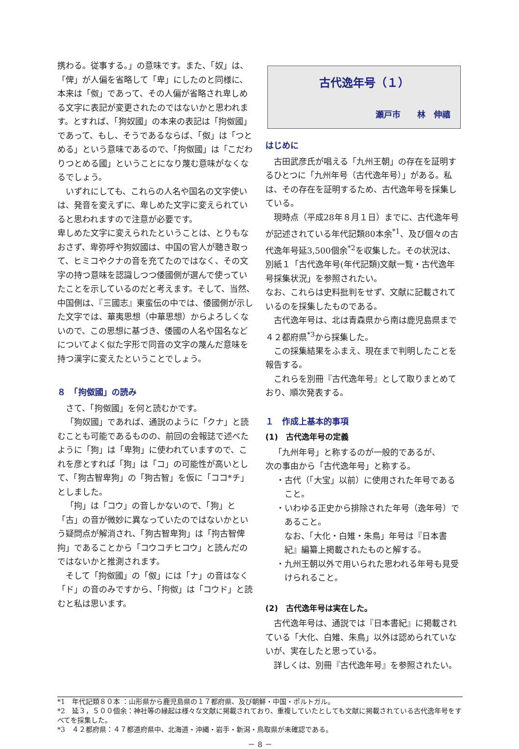携わる。従事する。」の意味です。また、「奴」は、「俾」が人偏を省略して「卑」にしたのと同様に、本来は「伮」であって、その人偏が省略され卑しめる文字に表記が変更されたのではないかと思われます。とすれば、「狗奴國」の本来の表記は「拘伮國」であって、もし、そうであるならば、「伮」は「つとめる」という意味であるので、「拘伮國」は「こだわりつとめる國」ということになり蔑む意味がなくなるでしょう。
いずれにしても、これらの人名や国名の文字使いは、発音を変えずに、卑しめた文字に変えられていると思われますので注意が必要です。
卑しめた文字に変えられたということは、とりもなおさず、卑弥呼や狗奴國は、中国の官人が聴き取って、ヒミコやクナの音を充てたのではなく、その文字の持つ意味を認識しつつ倭國側が選んで使っていたことを示しているのだと考えます。そして、当然、中国側は、『三國志』東蛮伝の中では、倭國側が示した文字では、華夷思想（中華思想）からよろしくないので、この思想に基づき、倭國の人名や国名などについてよく似た字形で同音の文字の蔑んだ意味を持つ漢字に変えたということでしょう。
８　「拘伮國」の読み
さて、「拘伮國」を何と読むかです。
「狗奴國」であれば、通説のように「クナ」と読むことも可能であるものの、前回の会報誌で述べたように「狗」は「卑狗」に使われていますので、これを彦とすれば「狗」は「コ」の可能性が高いとして、「狗古智卑狗」の「狗古智」を仮に「ココ*チ」としました。
「拘」は「コウ」の音しかないので、「狗」と「古」の音が微妙に異なっていたのではないかという疑問点が解消され、「狗古智卑狗」は「拘古智俾拘」であることから「コウコチヒコウ」と読んだのではないかと推測されます。
そして「拘伮國」の「伮」には「ナ」の音はなく「ド」の音のみですから、「拘伮」は「コウド」と読むと私は思います。
古代逸年号（１）
瀬戸市　　林　伸禧
はじめに
古田武彦氏が唱える「九州王朝」の存在を証明するひとつに「九州年号（古代逸年号）」がある。私は、その存在を証明するため、古代逸年号を採集している。
現時点（平成28年８月１日）までに、古代逸年号が記述されている年代記類80本余<sup>*1</sup>、及び個々の古代逸年号延3,500個余<sup>*2</sup>を収集した。その状況は、別紙１「古代逸年号(年代記類)文献一覧・古代逸年号採集状況」を参照されたい。
なお、これらは史料批判をせず、文献に記載されているのを採集したものである。
古代逸年号は、北は青森県から南は鹿児島県まで４２都府県<sup>*3</sup>から採集した。
この採集結果をふまえ、現在まで判明したことを報告する。
これらを別冊『古代逸年号』として取りまとめており、順次発表する。
１　作成上基本的事項
(1)　古代逸年号の定義
「九州年号」と称するのが一般的であるが、
次の事由から「古代逸年号」と称する。
・古代（「大宝」以前）に使用された年号であること。
・いわゆる正史から排除された年号（逸年号）であること。
なお、「大化・白雉・朱鳥」年号は『日本書紀』編纂上掲載されたものと解する。
・九州王朝以外で用いられた思われる年号も見受けられること。
(2)　古代逸年号は実在した。
古代逸年号は、通説では『日本書紀』に掲載されている「大化、白雉、朱鳥」以外は認められていないが、実在したと思っている。
詳しくは、別冊『古代逸年号』を参照されたい。
*1　年代記類８０本 ：山形県から鹿児島県の１７都府県、及び朝鮮・中国・ポルトガル。
*2　延３，５００個余：神社等の縁起は様々な文献に掲載されており、重複していたとしても文献に掲載されている古代逸年号をすべてを採集した。
*3　４２都府県：４７都道府県中、北海道・沖縄・岩手・新潟・鳥取県が未確認である。
－ 8 －